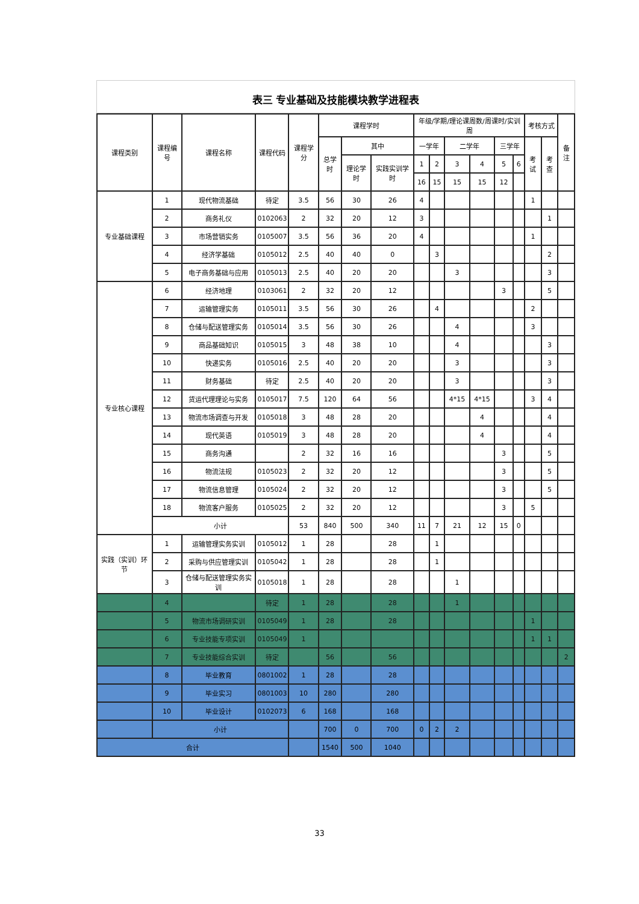表三 专业基础及技能模块教学进程表
| 课程类别 | 课程编号 | 课程名称 | 课程代码 | 课程学分 | 课程学时 | | | 年级/学期/理论课周数/周课时/实训周 | | | | | | 考核方式 | | 备注 |
| --- | --- | --- | --- | --- | --- | --- | --- | --- | --- | --- | --- | --- | --- | --- | --- | --- |
| | | | | | 总学时 | 其中 | | 一学年 | | 二学年 | | 三学年 | | 考试 | 考查 | |
| | | | | | | 理论学时 | 实践实训学时 | 1 | 2 | 3 | 4 | 5 | 6 | | | |
| | | | | | | | | 16 | 15 | 15 | 15 | 12 | | | | |
| 专业基础课程 | 1 | 现代物流基础 | 待定 | 3.5 | 56 | 30 | 26 | 4 | | | | | | 1 | | |
| | 2 | 商务礼仪 | 0102063 | 2 | 32 | 20 | 12 | 3 | | | | | | | 1 | |
| | 3 | 市场营销实务 | 0105007 | 3.5 | 56 | 36 | 20 | 4 | | | | | | 1 | | |
| | 4 | 经济学基础 | 0105012 | 2.5 | 40 | 40 | 0 | | 3 | | | | | | 2 | |
| | 5 | 电子商务基础与应用 | 0105013 | 2.5 | 40 | 20 | 20 | | | 3 | | | | | 3 | |
| 专业核心课程 | 6 | 经济地理 | 0103061 | 2 | 32 | 20 | 12 | | | | | 3 | | | 5 | |
| | 7 | 运输管理实务 | 0105011 | 3.5 | 56 | 30 | 26 | | 4 | | | | | 2 | | |
| | 8 | 仓储与配送管理实务 | 0105014 | 3.5 | 56 | 30 | 26 | | | 4 | | | | 3 | | |
| | 9 | 商品基础知识 | 0105015 | 3 | 48 | 38 | 10 | | | 4 | | | | | 3 | |
| | 10 | 快递实务 | 0105016 | 2.5 | 40 | 20 | 20 | | | 3 | | | | | 3 | |
| | 11 | 财务基础 | 待定 | 2.5 | 40 | 20 | 20 | | | 3 | | | | | 3 | |
| | 12 | 货运代理理论与实务 | 0105017 | 7.5 | 120 | 64 | 56 | | | 4*15 | 4*15 | | | 3 | 4 | |
| | 13 | 物流市场调查与开发 | 0105018 | 3 | 48 | 28 | 20 | | | | 4 | | | | 4 | |
| | 14 | 现代英语 | 0105019 | 3 | 48 | 28 | 20 | | | | 4 | | | | 4 | |
| | 15 | 商务沟通 | | 2 | 32 | 16 | 16 | | | | | 3 | | | 5 | |
| | 16 | 物流法规 | 0105023 | 2 | 32 | 20 | 12 | | | | | 3 | | | 5 | |
| | 17 | 物流信息管理 | 0105024 | 2 | 32 | 20 | 12 | | | | | 3 | | | 5 | |
| | 18 | 物流客户服务 | 0105025 | 2 | 32 | 20 | 12 | | | | | 3 | | 5 | | |
| | 小计 | | | 53 | 840 | 500 | 340 | 11 | 7 | 21 | 12 | 15 | 0 | | | |
| 实践（实训）环节 | 1 | 运输管理实务实训 | 0105012 | 1 | 28 | | 28 | | 1 | | | | | | | |
| | 2 | 采购与供应管理实训 | 0105042 | 1 | 28 | | 28 | | 1 | | | | | | | |
| | 3 | 仓储与配送管理实务实训 | 0105018 | 1 | 28 | | 28 | | | 1 | | | | | | |
| | 4 | | 待定 | 1 | 28 | | 28 | | | 1 | | | | | | |
| | 5 | 物流市场调研实训 | 0105049 | 1 | 28 | | 28 | | | | | | | 1 | | |
| | 6 | 专业技能专项实训 | 0105049 | 1 | | | | | | | | | | 1 | 1 | |
| | 7 | 专业技能综合实训 | 待定 | | 56 | | 56 | | | | | | | | | 2 |
| | 8 | 毕业教育 | 0801002 | 1 | 28 | | 28 | | | | | | | | | |
| | 9 | 毕业实习 | 0801003 | 10 | 280 | | 280 | | | | | | | | | |
| | 10 | 毕业设计 | 0102073 | 6 | 168 | | 168 | | | | | | | | | |
| | 小计 | | | | 700 | 0 | 700 | 0 | 2 | 2 | | | | | | |
| 合计 | | | | | 1540 | 500 | 1040 | | | | | | | | | |
33